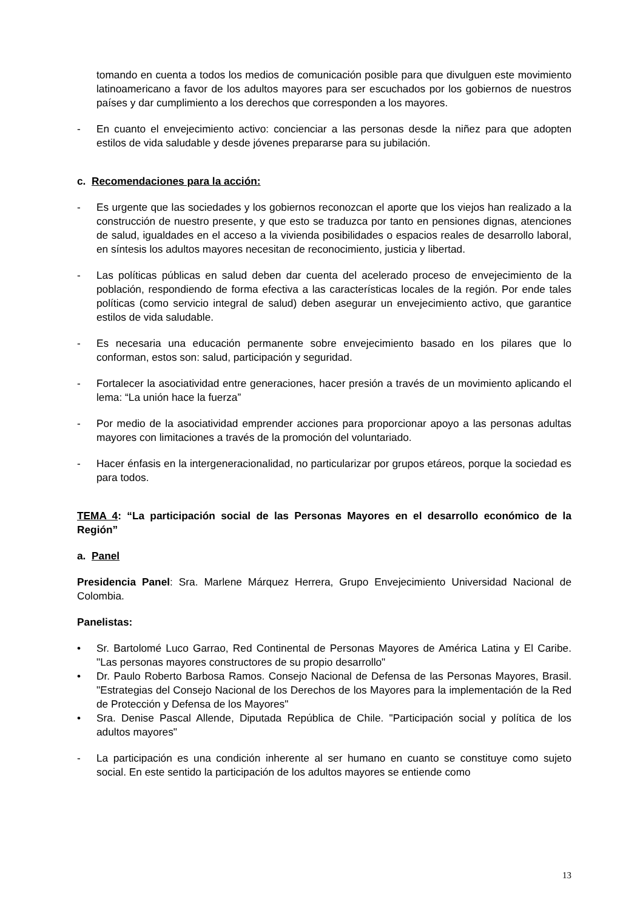tomando en cuenta a todos los medios de comunicación posible para que divulguen este movimiento latinoamericano a favor de los adultos mayores para ser escuchados por los gobiernos de nuestros países y dar cumplimiento a los derechos que corresponden a los mayores.
- En cuanto el envejecimiento activo: concienciar a las personas desde la niñez para que adopten estilos de vida saludable y desde jóvenes prepararse para su jubilación.
c. Recomendaciones para la acción:
- Es urgente que las sociedades y los gobiernos reconozcan el aporte que los viejos han realizado a la construcción de nuestro presente, y que esto se traduzca por tanto en pensiones dignas, atenciones de salud, igualdades en el acceso a la vivienda posibilidades o espacios reales de desarrollo laboral, en síntesis los adultos mayores necesitan de reconocimiento, justicia y libertad.
- Las políticas públicas en salud deben dar cuenta del acelerado proceso de envejecimiento de la población, respondiendo de forma efectiva a las características locales de la región. Por ende tales políticas (como servicio integral de salud) deben asegurar un envejecimiento activo, que garantice estilos de vida saludable.
- Es necesaria una educación permanente sobre envejecimiento basado en los pilares que lo conforman, estos son: salud, participación y seguridad.
- Fortalecer la asociatividad entre generaciones, hacer presión a través de un movimiento aplicando el lema: “La unión hace la fuerza”
- Por medio de la asociatividad emprender acciones para proporcionar apoyo a las personas adultas mayores con limitaciones a través de la promoción del voluntariado.
- Hacer énfasis en la intergeneracionalidad, no particularizar por grupos etáreos, porque la sociedad es para todos.
TEMA 4: “La participación social de las Personas Mayores en el desarrollo económico de la Región”
a. Panel
Presidencia Panel: Sra. Marlene Márquez Herrera, Grupo Envejecimiento Universidad Nacional de Colombia.
Panelistas:
• Sr. Bartolomé Luco Garrao, Red Continental de Personas Mayores de América Latina y El Caribe. "Las personas mayores constructores de su propio desarrollo"
• Dr. Paulo Roberto Barbosa Ramos. Consejo Nacional de Defensa de las Personas Mayores, Brasil. "Estrategias del Consejo Nacional de los Derechos de los Mayores para la implementación de la Red de Protección y Defensa de los Mayores"
• Sra. Denise Pascal Allende, Diputada República de Chile. "Participación social y política de los adultos mayores"
- La participación es una condición inherente al ser humano en cuanto se constituye como sujeto social. En este sentido la participación de los adultos mayores se entiende como
13